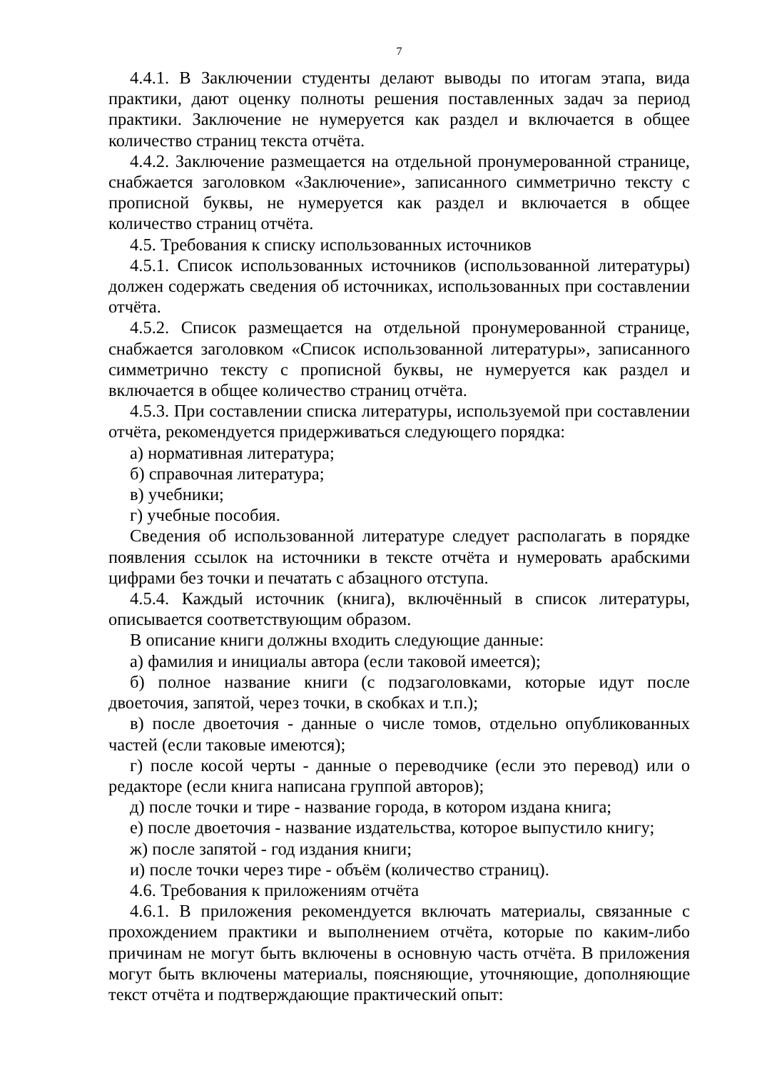7
4.4.1. В Заключении студенты делают выводы по итогам этапа, вида практики, дают оценку полноты решения поставленных задач за период практики. Заключение не нумеруется как раздел и включается в общее количество страниц текста отчёта.
4.4.2. Заключение размещается на отдельной пронумерованной странице, снабжается заголовком «Заключение», записанного симметрично тексту с прописной буквы, не нумеруется как раздел и включается в общее количество страниц отчёта.
4.5. Требования к списку использованных источников
4.5.1. Список использованных источников (использованной литературы) должен содержать сведения об источниках, использованных при составлении отчёта.
4.5.2. Список размещается на отдельной пронумерованной странице, снабжается заголовком «Список использованной литературы», записанного симметрично тексту с прописной буквы, не нумеруется как раздел и включается в общее количество страниц отчёта.
4.5.3. При составлении списка литературы, используемой при составлении отчёта, рекомендуется придерживаться следующего порядка:
а) нормативная литература;
б) справочная литература;
в) учебники;
г) учебные пособия.
Сведения об использованной литературе следует располагать в порядке появления ссылок на источники в тексте отчёта и нумеровать арабскими цифрами без точки и печатать с абзацного отступа.
4.5.4. Каждый источник (книга), включённый в список литературы, описывается соответствующим образом.
В описание книги должны входить следующие данные:
а) фамилия и инициалы автора (если таковой имеется);
б) полное название книги (с подзаголовками, которые идут после двоеточия, запятой, через точки, в скобках и т.п.);
в) после двоеточия - данные о числе томов, отдельно опубликованных частей (если таковые имеются);
г) после косой черты - данные о переводчике (если это перевод) или о редакторе (если книга написана группой авторов);
д) после точки и тире - название города, в котором издана книга;
е) после двоеточия - название издательства, которое выпустило книгу;
ж) после запятой - год издания книги;
и) после точки через тире - объём (количество страниц).
4.6. Требования к приложениям отчёта
4.6.1. В приложения рекомендуется включать материалы, связанные с прохождением практики и выполнением отчёта, которые по каким-либо причинам не могут быть включены в основную часть отчёта. В приложения могут быть включены материалы, поясняющие, уточняющие, дополняющие текст отчёта и подтверждающие практический опыт: